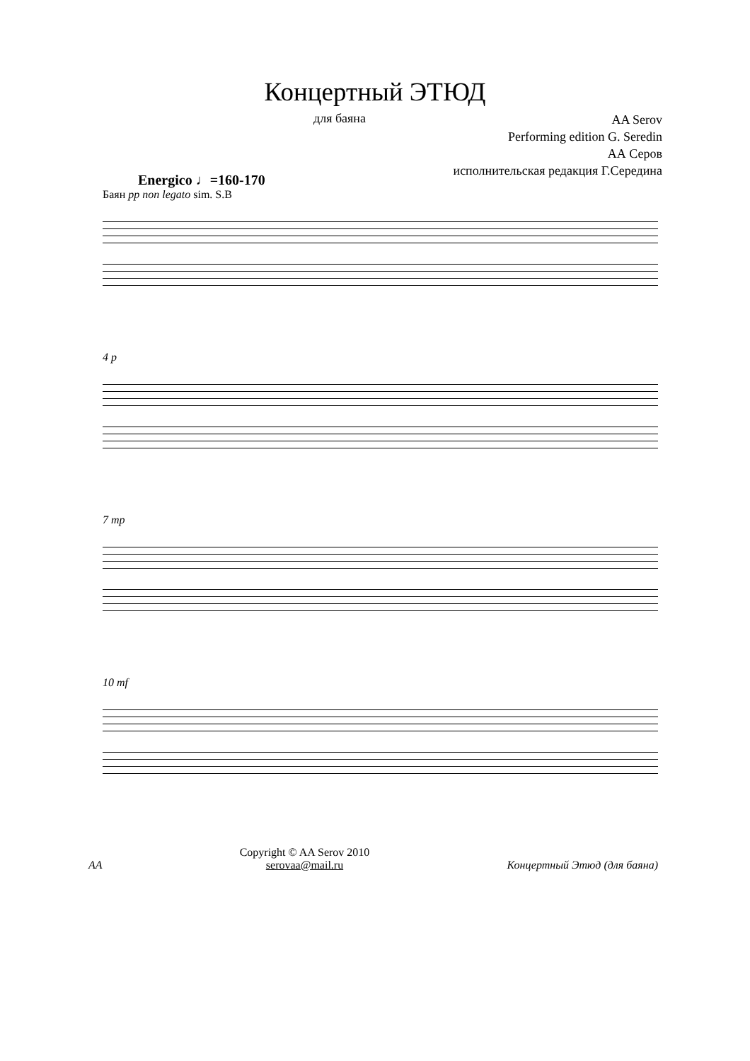Концертный ЭТЮД
для баяна
AA Serov
Performing edition G. Seredin
АА Серов
исполнительская редакция Г.Середина
Energico ♩=160-170
Баян pp non legato sim. S.B
4 p
7 mp
10 mf
AA
Copyright © AA Serov 2010
serovaa@mail.ru
Концертный Этюд (для баяна)